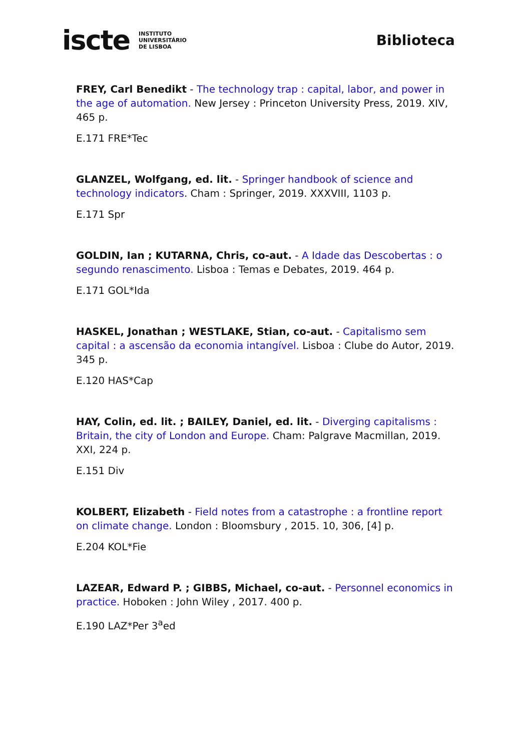iscte INSTITUTO
UNIVERSITÁRIO
DE LISBOA
Biblioteca
FREY, Carl Benedikt - The technology trap : capital, labor, and power in the age of automation. New Jersey : Princeton University Press, 2019. XIV, 465 p.
E.171 FRE*Tec
GLANZEL, Wolfgang, ed. lit. - Springer handbook of science and technology indicators. Cham : Springer, 2019. XXXVIII, 1103 p.
E.171 Spr
GOLDIN, Ian ; KUTARNA, Chris, co-aut. - A Idade das Descobertas : o segundo renascimento. Lisboa : Temas e Debates, 2019. 464 p.
E.171 GOL*Ida
HASKEL, Jonathan ; WESTLAKE, Stian, co-aut. - Capitalismo sem capital : a ascensão da economia intangível. Lisboa : Clube do Autor, 2019. 345 p.
E.120 HAS*Cap
HAY, Colin, ed. lit. ; BAILEY, Daniel, ed. lit. - Diverging capitalisms : Britain, the city of London and Europe. Cham: Palgrave Macmillan, 2019. XXI, 224 p.
E.151 Div
KOLBERT, Elizabeth - Field notes from a catastrophe : a frontline report on climate change. London : Bloomsbury , 2015. 10, 306, [4] p.
E.204 KOL*Fie
LAZEAR, Edward P. ; GIBBS, Michael, co-aut. - Personnel economics in practice. Hoboken : John Wiley , 2017. 400 p.
E.190 LAZ*Per 3<sup>a</sup>ed